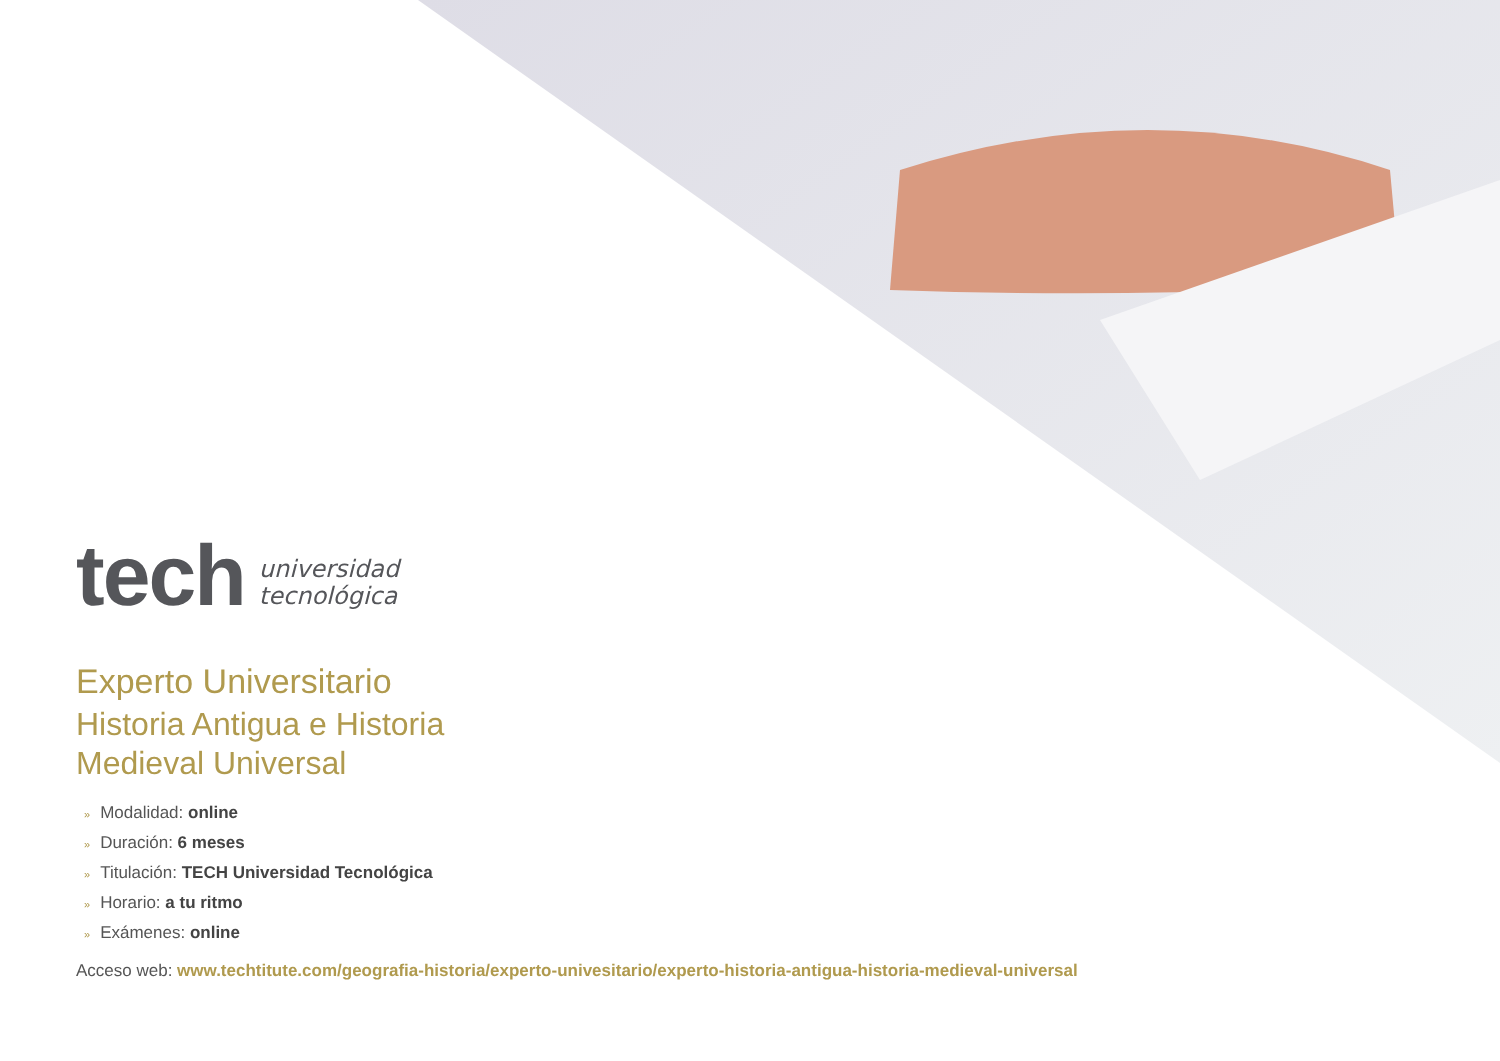tech
universidad
tecnológica
Experto Universitario
Historia Antigua e Historia
Medieval Universal
» Modalidad: online
» Duración: 6 meses
» Titulación: TECH Universidad Tecnológica
» Horario: a tu ritmo
» Exámenes: online
Acceso web: www.techtitute.com/geografia-historia/experto-univesitario/experto-historia-antigua-historia-medieval-universal